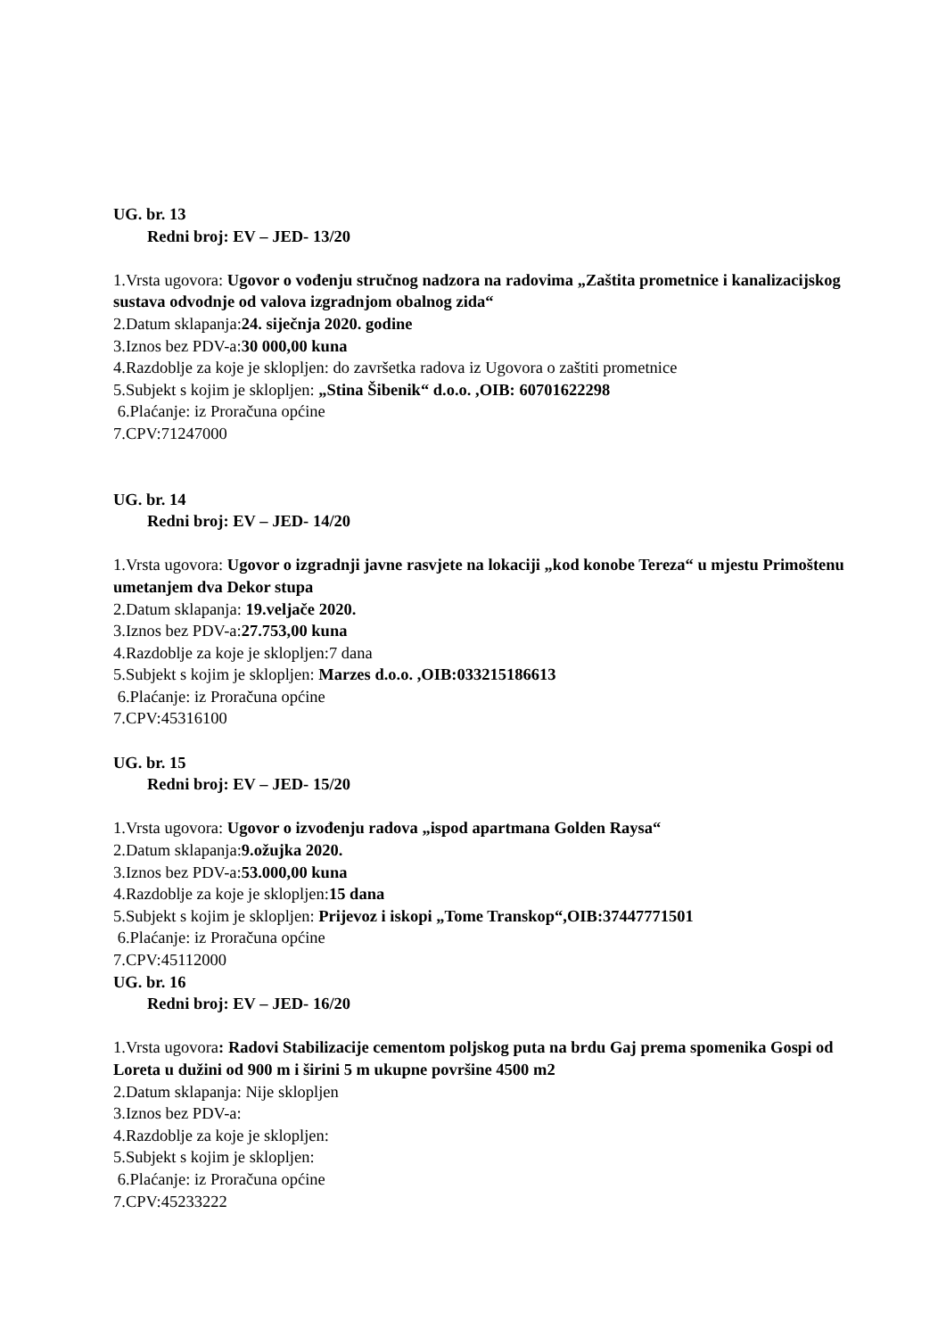UG. br. 13
Redni broj: EV – JED- 13/20
1.Vrsta ugovora: Ugovor o vođenju stručnog nadzora na radovima „Zaštita prometnice i kanalizacijskog sustava odvodnje od valova izgradnjom obalnog zida“
2.Datum sklapanja:24. siječnja 2020. godine
3.Iznos bez PDV-a:30 000,00 kuna
4.Razdoblje za koje je sklopljen: do završetka radova iz Ugovora o zaštiti prometnice
5.Subjekt s kojim je sklopljen: „Stina Šibenik“ d.o.o. ,OIB: 60701622298
6.Plaćanje: iz Proračuna općine
7.CPV:71247000
UG. br. 14
Redni broj: EV – JED- 14/20
1.Vrsta ugovora: Ugovor o izgradnji javne rasvjete na lokaciji „kod konobe Tereza“ u mjestu Primoštenu umetanjem dva Dekor stupa
2.Datum sklapanja: 19.veljače 2020.
3.Iznos bez PDV-a:27.753,00 kuna
4.Razdoblje za koje je sklopljen:7 dana
5.Subjekt s kojim je sklopljen: Marzes d.o.o. ,OIB:033215186613
6.Plaćanje: iz Proračuna općine
7.CPV:45316100
UG. br. 15
Redni broj: EV – JED- 15/20
1.Vrsta ugovora: Ugovor o izvođenju radova „ispod apartmana Golden Raysa“
2.Datum sklapanja:9.ožujka 2020.
3.Iznos bez PDV-a:53.000,00 kuna
4.Razdoblje za koje je sklopljen:15 dana
5.Subjekt s kojim je sklopljen: Prijevoz i iskopi „Tome Transkop“,OIB:37447771501
6.Plaćanje: iz Proračuna općine
7.CPV:45112000
UG. br. 16
Redni broj: EV – JED- 16/20
1.Vrsta ugovora: Radovi Stabilizacije cementom poljskog puta na brdu Gaj prema spomenika Gospi od Loreta u dužini od 900 m i širini 5 m ukupne površine 4500 m2
2.Datum sklapanja: Nije sklopljen
3.Iznos bez PDV-a:
4.Razdoblje za koje je sklopljen:
5.Subjekt s kojim je sklopljen:
6.Plaćanje: iz Proračuna općine
7.CPV:45233222